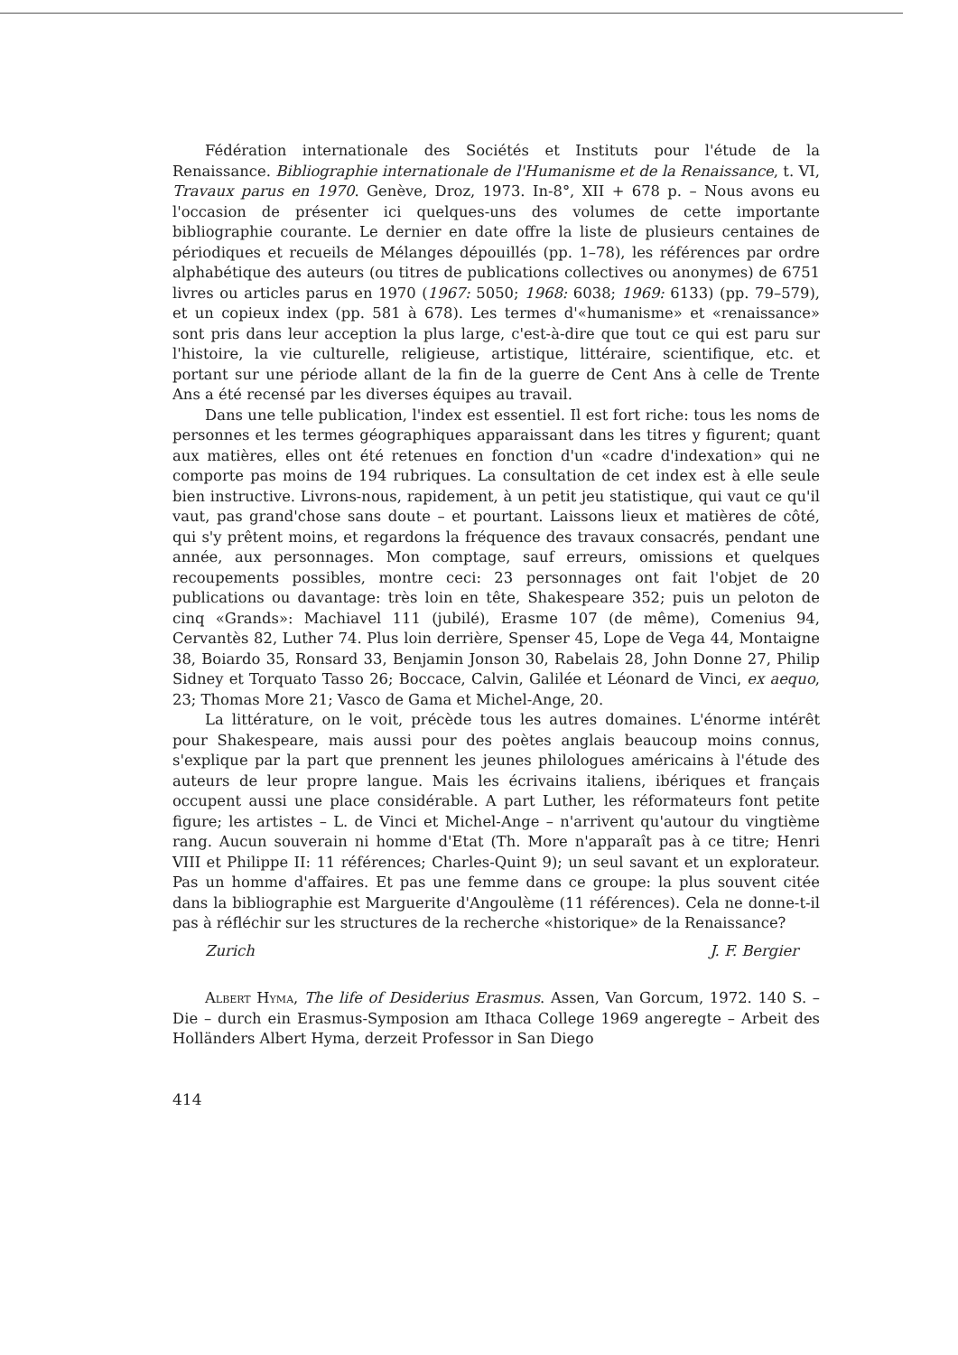Fédération internationale des Sociétés et Instituts pour l'étude de la Renaissance. Bibliographie internationale de l'Humanisme et de la Renaissance, t. VI, Travaux parus en 1970. Genève, Droz, 1973. In-8°, XII + 678 p. – Nous avons eu l'occasion de présenter ici quelques-uns des volumes de cette importante bibliographie courante. Le dernier en date offre la liste de plusieurs centaines de périodiques et recueils de Mélanges dépouillés (pp. 1–78), les références par ordre alphabétique des auteurs (ou titres de publications collectives ou anonymes) de 6751 livres ou articles parus en 1970 (1967: 5050; 1968: 6038; 1969: 6133) (pp. 79–579), et un copieux index (pp. 581 à 678). Les termes d'«humanisme» et «renaissance» sont pris dans leur acception la plus large, c'est-à-dire que tout ce qui est paru sur l'histoire, la vie culturelle, religieuse, artistique, littéraire, scientifique, etc. et portant sur une période allant de la fin de la guerre de Cent Ans à celle de Trente Ans a été recensé par les diverses équipes au travail.
Dans une telle publication, l'index est essentiel. Il est fort riche: tous les noms de personnes et les termes géographiques apparaissant dans les titres y figurent; quant aux matières, elles ont été retenues en fonction d'un «cadre d'indexation» qui ne comporte pas moins de 194 rubriques. La consultation de cet index est à elle seule bien instructive. Livrons-nous, rapidement, à un petit jeu statistique, qui vaut ce qu'il vaut, pas grand'chose sans doute – et pourtant. Laissons lieux et matières de côté, qui s'y prêtent moins, et regardons la fréquence des travaux consacrés, pendant une année, aux personnages. Mon comptage, sauf erreurs, omissions et quelques recoupements possibles, montre ceci: 23 personnages ont fait l'objet de 20 publications ou davantage: très loin en tête, Shakespeare 352; puis un peloton de cinq «Grands»: Machiavel 111 (jubilé), Erasme 107 (de même), Comenius 94, Cervantès 82, Luther 74. Plus loin derrière, Spenser 45, Lope de Vega 44, Montaigne 38, Boiardo 35, Ronsard 33, Benjamin Jonson 30, Rabelais 28, John Donne 27, Philip Sidney et Torquato Tasso 26; Boccace, Calvin, Galilée et Léonard de Vinci, ex aequo, 23; Thomas More 21; Vasco de Gama et Michel-Ange, 20.
La littérature, on le voit, précède tous les autres domaines. L'énorme intérêt pour Shakespeare, mais aussi pour des poètes anglais beaucoup moins connus, s'explique par la part que prennent les jeunes philologues américains à l'étude des auteurs de leur propre langue. Mais les écrivains italiens, ibériques et français occupent aussi une place considérable. A part Luther, les réformateurs font petite figure; les artistes – L. de Vinci et Michel-Ange – n'arrivent qu'autour du vingtième rang. Aucun souverain ni homme d'Etat (Th. More n'apparaît pas à ce titre; Henri VIII et Philippe II: 11 références; Charles-Quint 9); un seul savant et un explorateur. Pas un homme d'affaires. Et pas une femme dans ce groupe: la plus souvent citée dans la bibliographie est Marguerite d'Angoulème (11 références). Cela ne donne-t-il pas à réfléchir sur les structures de la recherche «historique» de la Renaissance?
Zurich J. F. Bergier
Albert Hyma, The life of Desiderius Erasmus. Assen, Van Gorcum, 1972. 140 S. – Die – durch ein Erasmus-Symposion am Ithaca College 1969 angeregte – Arbeit des Holländers Albert Hyma, derzeit Professor in San Diego
414